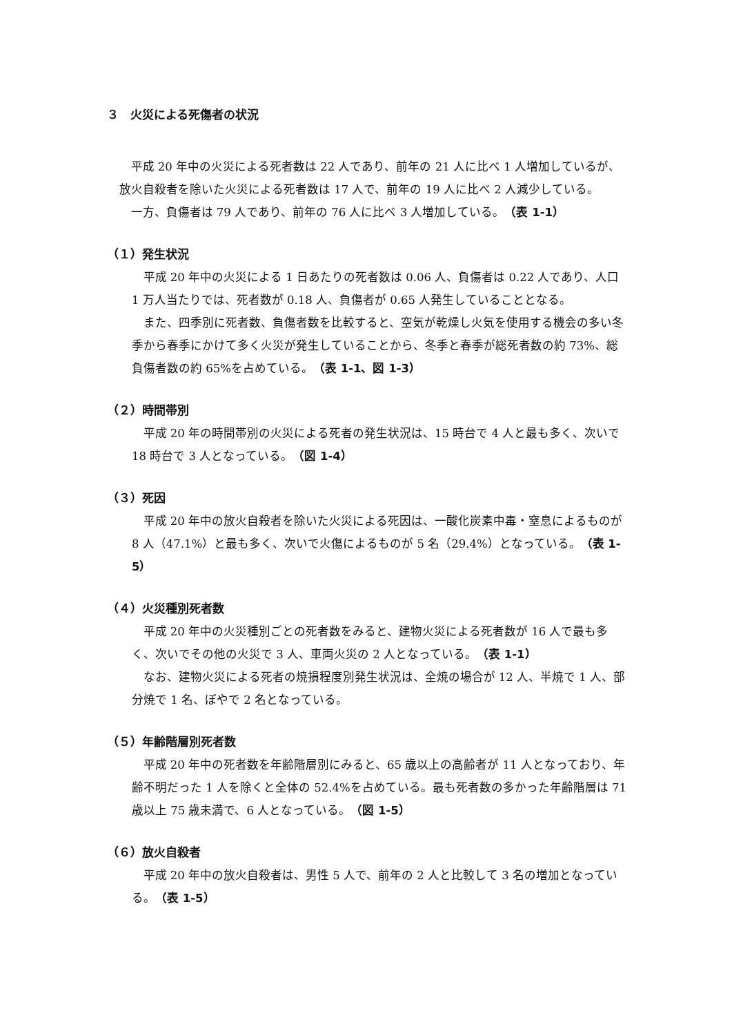３　火災による死傷者の状況
平成 20 年中の火災による死者数は 22 人であり、前年の 21 人に比べ 1 人増加しているが、放火自殺者を除いた火災による死者数は 17 人で、前年の 19 人に比べ 2 人減少している。
一方、負傷者は 79 人であり、前年の 76 人に比べ 3 人増加している。（表 1-1）
（１）発生状況
平成 20 年中の火災による 1 日あたりの死者数は 0.06 人、負傷者は 0.22 人であり、人口 1 万人当たりでは、死者数が 0.18 人、負傷者が 0.65 人発生していることとなる。
また、四季別に死者数、負傷者数を比較すると、空気が乾燥し火気を使用する機会の多い冬季から春季にかけて多く火災が発生していることから、冬季と春季が総死者数の約 73%、総負傷者数の約 65%を占めている。（表 1-1、図 1-3）
（２）時間帯別
平成 20 年の時間帯別の火災による死者の発生状況は、15 時台で 4 人と最も多く、次いで 18 時台で 3 人となっている。（図 1-4）
（３）死因
平成 20 年中の放火自殺者を除いた火災による死因は、一酸化炭素中毒・窒息によるものが 8 人（47.1%）と最も多く、次いで火傷によるものが 5 名（29.4%）となっている。（表 1-5）
（４）火災種別死者数
平成 20 年中の火災種別ごとの死者数をみると、建物火災による死者数が 16 人で最も多く、次いでその他の火災で 3 人、車両火災の 2 人となっている。（表 1-1）
なお、建物火災による死者の焼損程度別発生状況は、全焼の場合が 12 人、半焼で 1 人、部分焼で 1 名、ぼやで 2 名となっている。
（５）年齢階層別死者数
平成 20 年中の死者数を年齢階層別にみると、65 歳以上の高齢者が 11 人となっており、年齢不明だった 1 人を除くと全体の 52.4%を占めている。最も死者数の多かった年齢階層は 71 歳以上 75 歳未満で、6 人となっている。（図 1-5）
（６）放火自殺者
平成 20 年中の放火自殺者は、男性 5 人で、前年の 2 人と比較して 3 名の増加となっている。（表 1-5）